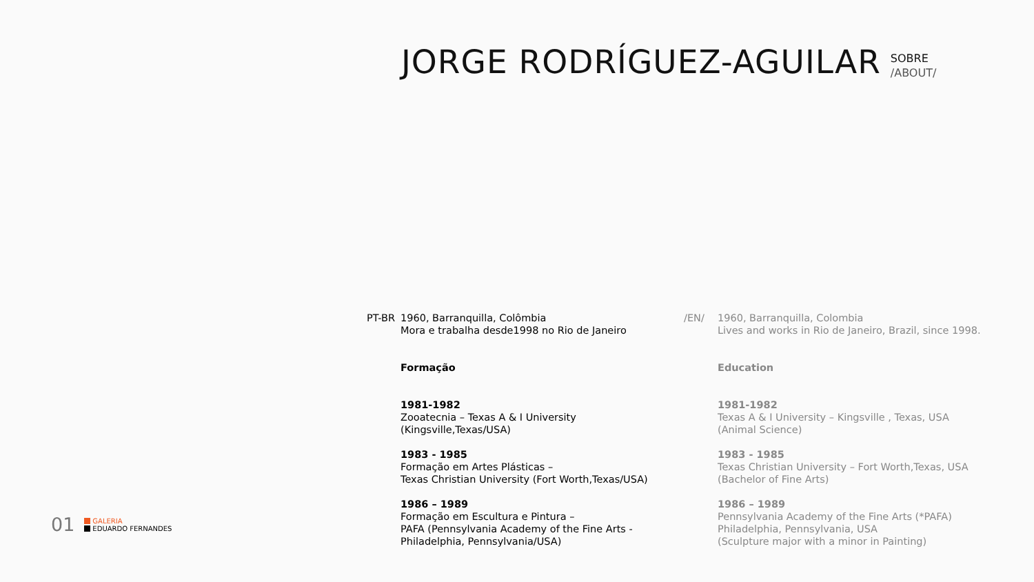JORGE RODRÍGUEZ-AGUILAR
SOBRE
/ABOUT/
PT-BR 1960, Barranquilla, Colômbia
Mora e trabalha desde1998 no Rio de Janeiro
Formação
1981-1982
Zooatecnia – Texas A & I University
(Kingsville,Texas/USA)
1983 - 1985
Formação em Artes Plásticas –
Texas Christian University (Fort Worth,Texas/USA)
1986 – 1989
Formação em Escultura e Pintura –
PAFA (Pennsylvania Academy of the Fine Arts -
Philadelphia, Pennsylvania/USA)
/EN/ 1960, Barranquilla, Colombia
Lives and works in Rio de Janeiro, Brazil, since 1998.
Education
1981-1982
Texas A & I University – Kingsville , Texas, USA
(Animal Science)
1983 - 1985
Texas Christian University – Fort Worth,Texas, USA
(Bachelor of Fine Arts)
1986 – 1989
Pennsylvania Academy of the Fine Arts (*PAFA)
Philadelphia, Pennsylvania, USA
(Sculpture major with a minor in Painting)
01
GALERIA
EDUARDO FERNANDES